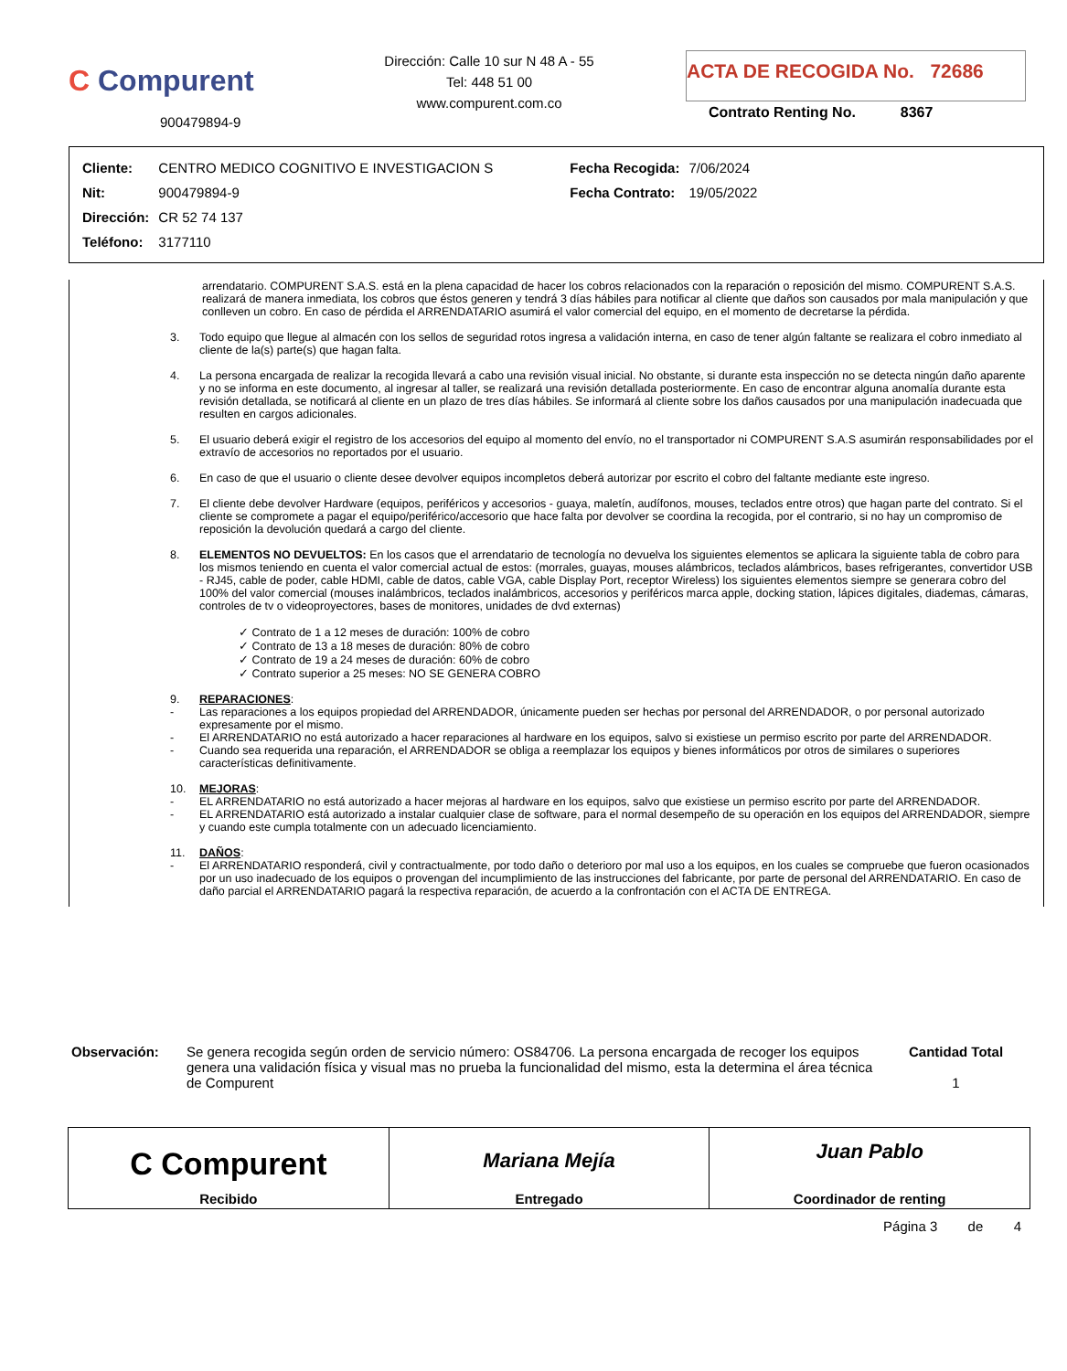C Compurent
900479894-9
Dirección: Calle 10 sur N 48 A - 55
Tel: 448 51 00
www.compurent.com.co
ACTA DE RECOGIDA No. 72686
Contrato Renting No. 8367
| Cliente: | CENTRO MEDICO COGNITIVO E INVESTIGACION S | Fecha Recogida: | 7/06/2024 |
| Nit: | 900479894-9 | Fecha Contrato: | 19/05/2022 |
| Dirección: | CR 52 74 137 | | |
| Teléfono: | 3177110 | | |
arrendatario. COMPURENT S.A.S. está en la plena capacidad de hacer los cobros relacionados con la reparación o reposición del mismo. COMPURENT S.A.S. realizará de manera inmediata, los cobros que éstos generen y tendrá 3 días hábiles para notificar al cliente que daños son causados por mala manipulación y que conlleven un cobro. En caso de pérdida el ARRENDATARIO asumirá el valor comercial del equipo, en el momento de decretarse la pérdida.
3. Todo equipo que llegue al almacén con los sellos de seguridad rotos ingresa a validación interna, en caso de tener algún faltante se realizara el cobro inmediato al cliente de la(s) parte(s) que hagan falta.
4. La persona encargada de realizar la recogida llevará a cabo una revisión visual inicial. No obstante, si durante esta inspección no se detecta ningún daño aparente y no se informa en este documento, al ingresar al taller, se realizará una revisión detallada posteriormente. En caso de encontrar alguna anomalía durante esta revisión detallada, se notificará al cliente en un plazo de tres días hábiles. Se informará al cliente sobre los daños causados por una manipulación inadecuada que resulten en cargos adicionales.
5. El usuario deberá exigir el registro de los accesorios del equipo al momento del envío, no el transportador ni COMPURENT S.A.S asumirán responsabilidades por el extravío de accesorios no reportados por el usuario.
6. En caso de que el usuario o cliente desee devolver equipos incompletos deberá autorizar por escrito el cobro del faltante mediante este ingreso.
7. El cliente debe devolver Hardware (equipos, periféricos y accesorios - guaya, maletín, audífonos, mouses, teclados entre otros) que hagan parte del contrato. Si el cliente se compromete a pagar el equipo/periférico/accesorio que hace falta por devolver se coordina la recogida, por el contrario, si no hay un compromiso de reposición la devolución quedará a cargo del cliente.
8. ELEMENTOS NO DEVUELTOS: En los casos que el arrendatario de tecnología no devuelva los siguientes elementos se aplicara la siguiente tabla de cobro para los mismos teniendo en cuenta el valor comercial actual de estos: (morrales, guayas, mouses alámbricos, teclados alámbricos, bases refrigerantes, convertidor USB - RJ45, cable de poder, cable HDMI, cable de datos, cable VGA, cable Display Port, receptor Wireless) los siguientes elementos siempre se generara cobro del 100% del valor comercial (mouses inalámbricos, teclados inalámbricos, accesorios y periféricos marca apple, docking station, lápices digitales, diademas, cámaras, controles de tv o videoproyectores, bases de monitores, unidades de dvd externas)
✓ Contrato de 1 a 12 meses de duración: 100% de cobro
✓ Contrato de 13 a 18 meses de duración: 80% de cobro
✓ Contrato de 19 a 24 meses de duración: 60% de cobro
✓ Contrato superior a 25 meses: NO SE GENERA COBRO
9. REPARACIONES:
- Las reparaciones a los equipos propiedad del ARRENDADOR, únicamente pueden ser hechas por personal del ARRENDADOR, o por personal autorizado expresamente por el mismo.
- El ARRENDATARIO no está autorizado a hacer reparaciones al hardware en los equipos, salvo si existiese un permiso escrito por parte del ARRENDADOR.
- Cuando sea requerida una reparación, el ARRENDADOR se obliga a reemplazar los equipos y bienes informáticos por otros de similares o superiores características definitivamente.
10. MEJORAS:
- EL ARRENDATARIO no está autorizado a hacer mejoras al hardware en los equipos, salvo que existiese un permiso escrito por parte del ARRENDADOR.
- EL ARRENDATARIO está autorizado a instalar cualquier clase de software, para el normal desempeño de su operación en los equipos del ARRENDADOR, siempre y cuando este cumpla totalmente con un adecuado licenciamiento.
11. DAÑOS:
- El ARRENDATARIO responderá, civil y contractualmente, por todo daño o deterioro por mal uso a los equipos, en los cuales se compruebe que fueron ocasionados por un uso inadecuado de los equipos o provengan del incumplimiento de las instrucciones del fabricante, por parte de personal del ARRENDATARIO. En caso de daño parcial el ARRENDATARIO pagará la respectiva reparación, de acuerdo a la confrontación con el ACTA DE ENTREGA.
Observación: Se genera recogida según orden de servicio número: OS84706. La persona encargada de recoger los equipos genera una validación física y visual mas no prueba la funcionalidad del mismo, esta la determina el área técnica de Compurent Cantidad Total
1
C Compurent
Recibido
Mariana Mejía
Entregado
Juan Pablo
Coordinador de renting
Página 3 de 4